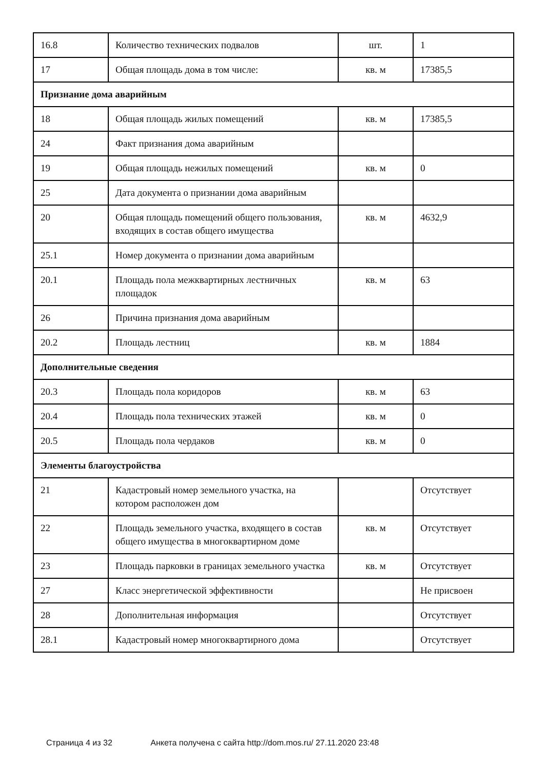| 16.8 | Количество технических подвалов | шт. | 1 |
| 17 | Общая площадь дома в том числе: | кв. м | 17385,5 |
| Признание дома аварийным | | | |
| 18 | Общая площадь жилых помещений | кв. м | 17385,5 |
| 24 | Факт признания дома аварийным | | |
| 19 | Общая площадь нежилых помещений | кв. м | 0 |
| 25 | Дата документа о признании дома аварийным | | |
| 20 | Общая площадь помещений общего пользования, входящих в состав общего имущества | кв. м | 4632,9 |
| 25.1 | Номер документа о признании дома аварийным | | |
| 20.1 | Площадь пола межквартирных лестничных площадок | кв. м | 63 |
| 26 | Причина признания дома аварийным | | |
| 20.2 | Площадь лестниц | кв. м | 1884 |
| Дополнительные сведения | | | |
| 20.3 | Площадь пола коридоров | кв. м | 63 |
| 20.4 | Площадь пола технических этажей | кв. м | 0 |
| 20.5 | Площадь пола чердаков | кв. м | 0 |
| Элементы благоустройства | | | |
| 21 | Кадастровый номер земельного участка, на котором расположен дом | | Отсутствует |
| 22 | Площадь земельного участка, входящего в состав общего имущества в многоквартирном доме | кв. м | Отсутствует |
| 23 | Площадь парковки в границах земельного участка | кв. м | Отсутствует |
| 27 | Класс энергетической эффективности | | Не присвоен |
| 28 | Дополнительная информация | | Отсутствует |
| 28.1 | Кадастровый номер многоквартирного дома | | Отсутствует |
Страница 4 из 32 Анкета получена с сайта http://dom.mos.ru/ 27.11.2020 23:48